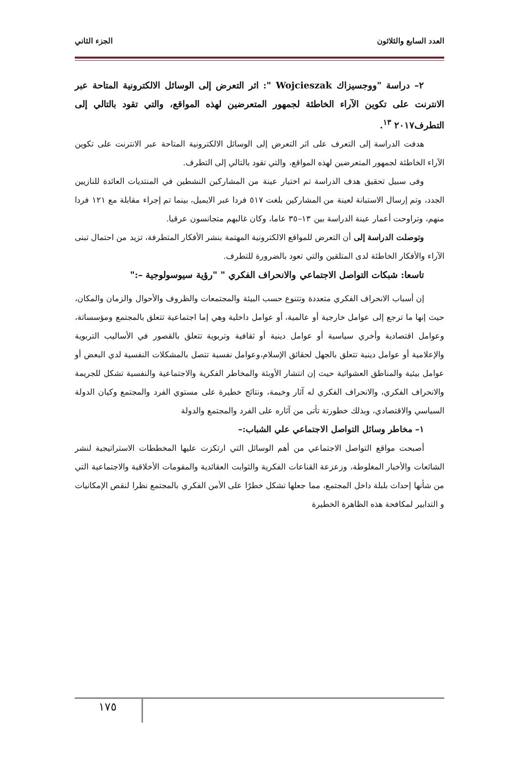العدد السابع والثلاثون الجزء الثاني
٢– دراسة "ووجسيزاك Wojcieszak ": اثر التعرض إلى الوسائل الالكترونية المتاحة عبر الانترنت على تكوين الآراء الخاطئة لجمهور المتعرضين لهذه المواقع، والتي تقود بالتالي إلى التطرف٢٠١٧ <sup>١٣</sup>.
هدفت الدراسة إلى التعرف على اثر التعرض إلى الوسائل الالكترونية المتاحة عبر الانترنت على تكوين الآراء الخاطئة لجمهور المتعرضين لهذه المواقع، والتي تقود بالتالي إلى التطرف.
وفى سبيل تحقيق هدف الدراسة تم اختيار عينة من المشاركين النشطين في المنتديات العائدة للنازيين الجدد، وتم إرسال الاستبانة لعينة من المشاركين بلغت ٥١٧ فردا عبر الايميل، بينما تم إجراء مقابلة مع ١٢١ فردا منهم، وتراوحت أعمار عينة الدراسة بين ١٣–٣٥ عاما، وكان غالبهم متجانسون عرقيا.
وتوصلت الدراسة إلى أن التعرض للمواقع الالكترونية المهتمة بنشر الأفكار المتطرفة، تزيد من احتمال تبنى الآراء والأفكار الخاطئة لدى المتلقين والتي تعود بالضرورة للتطرف.
تاسعا: شبكات التواصل الاجتماعي والانحراف الفكري " "رؤية سيوسولوجية –:"
إن أسباب الانحراف الفكري متعددة وتتنوع حسب البيئة والمجتمعات والظروف والأحوال والزمان والمكان، حيث إنها ما ترجع إلى عوامل خارجية أو عالمية، أو عوامل داخلية وهي إما اجتماعية تتعلق بالمجتمع ومؤسساتة، وعوامل اقتصادية وأخري سياسية أو عوامل دينية أو ثقافية وتربوية تتعلق بالقصور في الأساليب التربوية والإعلامية أو عوامل دينية تتعلق بالجهل لحقائق الإسلام،وعوامل نفسية تتصل بالمشكلات النفسية لدي البعض أو عوامل بيئية والمناطق العشوائية حيث إن انتشار الأوبئة والمخاطر الفكرية والاجتماعية والنفسية تشكل للجريمة والانحراف الفكري، والانحراف الفكري له آثار وخيمة، ونتائج خطيرة على مستوي الفرد والمجتمع وكيان الدولة السياسي والاقتصادي، وبذلك خطورتة تأتى من آثاره على الفرد والمجتمع والدولة
١– مخاطر وسائل التواصل الاجتماعي علي الشباب:–
أصبحت مواقع التواصل الاجتماعي من أهم الوسائل التي ارتكزت عليها المخططات الاستراتيجية لنشر الشائعات والأخبار المغلوطة، وزعزعة القناعات الفكرية والثوابت العقائدية والمقومات الأخلاقية والاجتماعية التي من شأنها إحداث بلبلة داخل المجتمع، مما جعلها تشكل خطرًا على الأمن الفكري بالمجتمع نظرا لنقص الإمكانيات و التدابير لمكافحة هذه الظاهرة الخطيرة
١٧٥